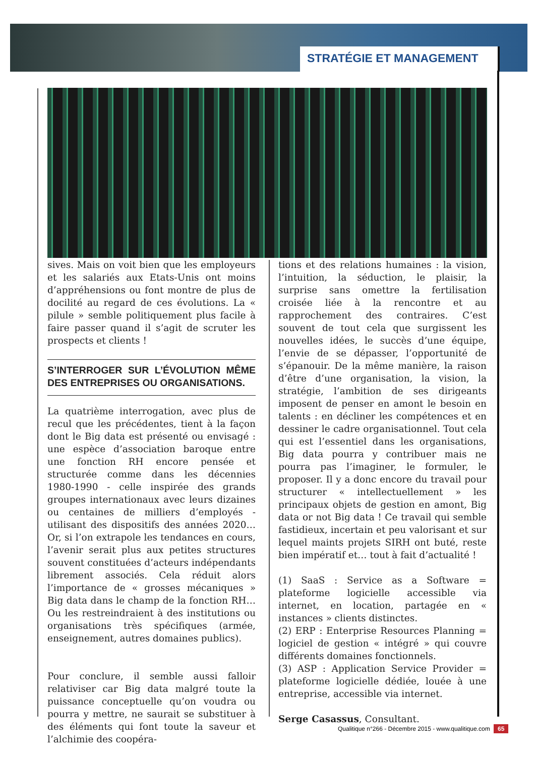STRATÉGIE ET MANAGEMENT
sives. Mais on voit bien que les employeurs et les salariés aux Etats-Unis ont moins d’appréhensions ou font montre de plus de docilité au regard de ces évolutions. La « pilule » semble politiquement plus facile à faire passer quand il s’agit de scruter les prospects et clients !
S’INTERROGER SUR L’ÉVOLUTION MÊME DES ENTREPRISES OU ORGANISATIONS.
La quatrième interrogation, avec plus de recul que les précédentes, tient à la façon dont le Big data est présenté ou envisagé : une espèce d’association baroque entre une fonction RH encore pensée et structurée comme dans les décennies 1980-1990 - celle inspirée des grands groupes internationaux avec leurs dizaines ou centaines de milliers d’employés - utilisant des dispositifs des années 2020… Or, si l’on extrapole les tendances en cours, l’avenir serait plus aux petites structures souvent constituées d’acteurs indépendants librement associés. Cela réduit alors l’importance de « grosses mécaniques » Big data dans le champ de la fonction RH… Ou les restreindraient à des institutions ou organisations très spécifiques (armée, enseignement, autres domaines publics).
Pour conclure, il semble aussi falloir relativiser car Big data malgré toute la puissance conceptuelle qu’on voudra ou pourra y mettre, ne saurait se substituer à des éléments qui font toute la saveur et l’alchimie des coopéra-
tions et des relations humaines : la vision, l’intuition, la séduction, le plaisir, la surprise sans omettre la fertilisation croisée liée à la rencontre et au rapprochement des contraires. C’est souvent de tout cela que surgissent les nouvelles idées, le succès d’une équipe, l’envie de se dépasser, l’opportunité de s’épanouir. De la même manière, la raison d’être d’une organisation, la vision, la stratégie, l’ambition de ses dirigeants imposent de penser en amont le besoin en talents : en décliner les compétences et en dessiner le cadre organisationnel. Tout cela qui est l’essentiel dans les organisations, Big data pourra y contribuer mais ne pourra pas l’imaginer, le formuler, le proposer. Il y a donc encore du travail pour structurer « intellectuellement » les principaux objets de gestion en amont, Big data or not Big data ! Ce travail qui semble fastidieux, incertain et peu valorisant et sur lequel maints projets SIRH ont buté, reste bien impératif et… tout à fait d’actualité !
(1) SaaS : Service as a Software = plateforme logicielle accessible via internet, en location, partagée en « instances » clients distinctes.
(2) ERP : Enterprise Resources Planning = logiciel de gestion « intégré » qui couvre différents domaines fonctionnels.
(3) ASP : Application Service Provider = plateforme logicielle dédiée, louée à une entreprise, accessible via internet.
Serge Casassus, Consultant.
Qualitique n°266 - Décembre 2015 - www.qualitique.com 65